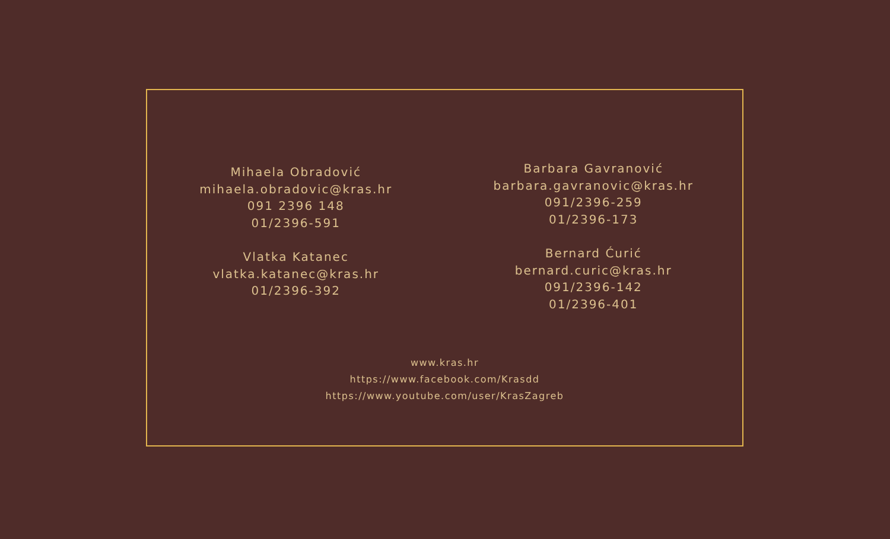Mihaela Obradović
mihaela.obradovic@kras.hr
091 2396 148
01/2396-591
Vlatka Katanec
vlatka.katanec@kras.hr
01/2396-392
Barbara Gavranović
barbara.gavranovic@kras.hr
091/2396-259
01/2396-173
Bernard Ćurić
bernard.curic@kras.hr
091/2396-142
01/2396-401
www.kras.hr
https://www.facebook.com/Krasdd
https://www.youtube.com/user/KrasZagreb